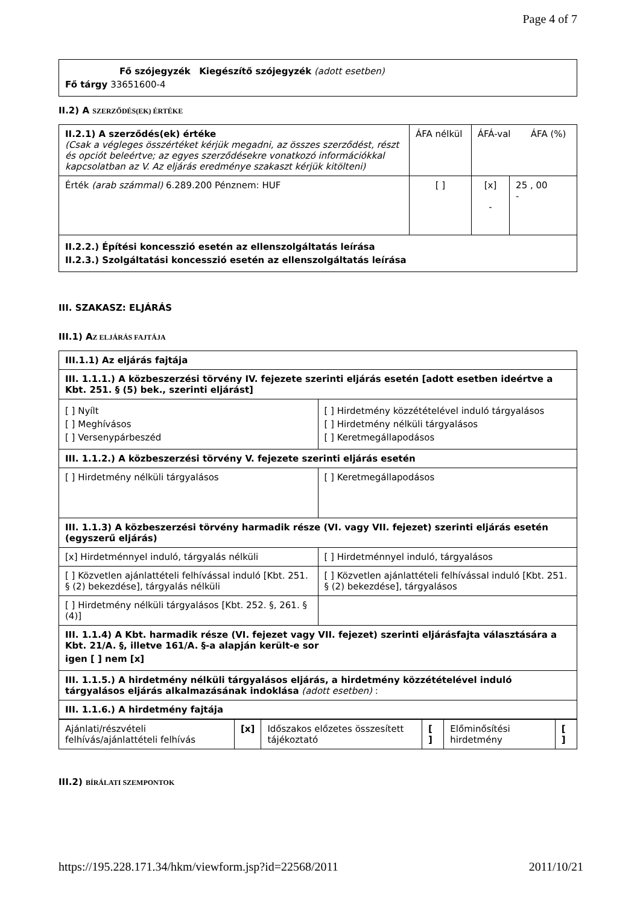Page 4 of 7
| Fő szójegyzék Kiegészítő szójegyzék (adott esetben) Fő tárgy 33651600-4 |
II.2) A SZERZŐDÉS(EK) ÉRTÉKE
| II.2.1) A szerződés(ek) értéke (Csak a végleges összértéket kérjük megadni, az összes szerződést, részt és opciót beleértve; az egyes szerződésekre vonatkozó információkkal kapcsolatban az V. Az eljárás eredménye szakaszt kérjük kitölteni) | ÁFA nélkül | ÁFÁ-val ÁFA (%) | |
| Érték (arab számmal) 6.289.200 Pénznem: HUF | [ ] | [x] - | 25 , 00 - |
| II.2.2.) Építési koncesszió esetén az ellenszolgáltatás leírása II.2.3.) Szolgáltatási koncesszió esetén az ellenszolgáltatás leírása | | | |
III. SZAKASZ: ELJÁRÁS
III.1) AZ ELJÁRÁS FAJTÁJA
| III.1.1) Az eljárás fajtája | |
| III. 1.1.1.) A közbeszerzési törvény IV. fejezete szerinti eljárás esetén [adott esetben ideértve a Kbt. 251. § (5) bek., szerinti eljárást] | |
| [ ] Nyílt [ ] Meghívásos [ ] Versenypárbeszéd | [ ] Hirdetmény közzétételével induló tárgyalásos [ ] Hirdetmény nélküli tárgyalásos [ ] Keretmegállapodásos |
| III. 1.1.2.) A közbeszerzési törvény V. fejezete szerinti eljárás esetén | |
| [ ] Hirdetmény nélküli tárgyalásos | [ ] Keretmegállapodásos |
| III. 1.1.3) A közbeszerzési törvény harmadik része (VI. vagy VII. fejezet) szerinti eljárás esetén (egyszerű eljárás) | |
| [x] Hirdetménnyel induló, tárgyalás nélküli | [ ] Hirdetménnyel induló, tárgyalásos |
| [ ] Közvetlen ajánlattételi felhívással induló [Kbt. 251. § (2) bekezdése], tárgyalás nélküli | [ ] Közvetlen ajánlattételi felhívással induló [Kbt. 251. § (2) bekezdése], tárgyalásos |
| [ ] Hirdetmény nélküli tárgyalásos [Kbt. 252. §, 261. § (4)] | |
| III. 1.1.4) A Kbt. harmadik része (VI. fejezet vagy VII. fejezet) szerinti eljárásfajta választására a Kbt. 21/A. §, illetve 161/A. §-a alapján került-e sor igen [ ] nem [x] | |
| III. 1.1.5.) A hirdetmény nélküli tárgyalásos eljárás, a hirdetmény közzétételével induló tárgyalásos eljárás alkalmazásának indoklása (adott esetben) : | |
| III. 1.1.6.) A hirdetmény fajtája | |
| Ajánlati/részvételi felhívás/ajánlattételi felhívás | [x] | Időszakos előzetes összesített tájékoztató | [ ] | Előminősítési hirdetmény | [ ] |
III.2) BÍRÁLATI SZEMPONTOK
https://195.228.171.34/hkm/viewform.jsp?id=22568/2011 2011/10/21